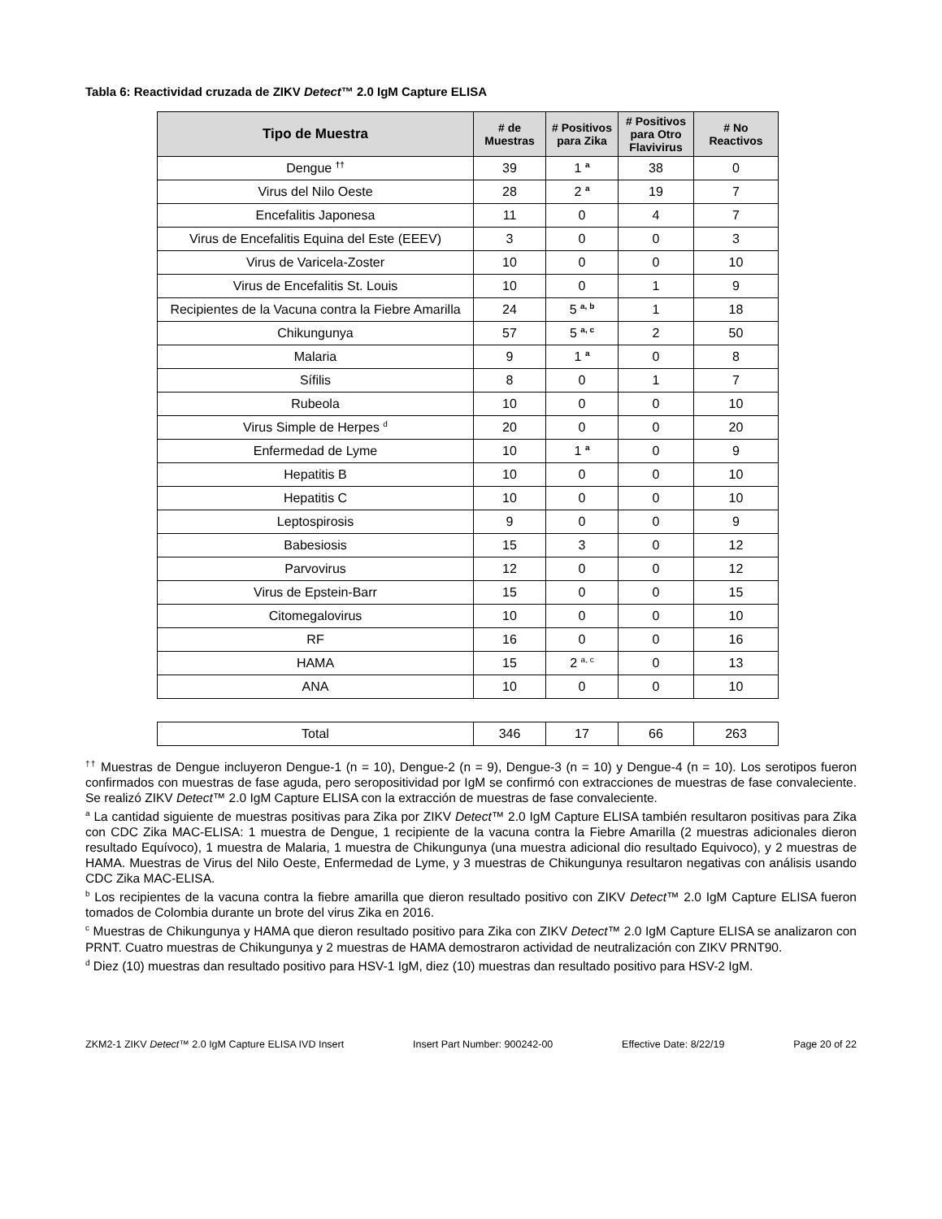Tabla 6: Reactividad cruzada de ZIKV Detect™ 2.0 IgM Capture ELISA
| Tipo de Muestra | # de Muestras | # Positivos para Zika | # Positivos para Otro Flavivirus | # No Reactivos |
| --- | --- | --- | --- | --- |
| Dengue <sup>††</sup> | 39 | 1 <sup>a</sup> | 38 | 0 |
| Virus del Nilo Oeste | 28 | 2 <sup>a</sup> | 19 | 7 |
| Encefalitis Japonesa | 11 | 0 | 4 | 7 |
| Virus de Encefalitis Equina del Este (EEEV) | 3 | 0 | 0 | 3 |
| Virus de Varicela-Zoster | 10 | 0 | 0 | 10 |
| Virus de Encefalitis St. Louis | 10 | 0 | 1 | 9 |
| Recipientes de la Vacuna contra la Fiebre Amarilla | 24 | 5 <sup>a, b</sup> | 1 | 18 |
| Chikungunya | 57 | 5 <sup>a, c</sup> | 2 | 50 |
| Malaria | 9 | 1 <sup>a</sup> | 0 | 8 |
| Sífilis | 8 | 0 | 1 | 7 |
| Rubeola | 10 | 0 | 0 | 10 |
| Virus Simple de Herpes <sup>d</sup> | 20 | 0 | 0 | 20 |
| Enfermedad de Lyme | 10 | 1 <sup>a</sup> | 0 | 9 |
| Hepatitis B | 10 | 0 | 0 | 10 |
| Hepatitis C | 10 | 0 | 0 | 10 |
| Leptospirosis | 9 | 0 | 0 | 9 |
| Babesiosis | 15 | 3 | 0 | 12 |
| Parvovirus | 12 | 0 | 0 | 12 |
| Virus de Epstein-Barr | 15 | 0 | 0 | 15 |
| Citomegalovirus | 10 | 0 | 0 | 10 |
| RF | 16 | 0 | 0 | 16 |
| HAMA | 15 | 2 <sup>a, c</sup> | 0 | 13 |
| ANA | 10 | 0 | 0 | 10 |
| Total | 346 | 17 | 66 | 263 |
<sup>††</sup> Muestras de Dengue incluyeron Dengue-1 (n = 10), Dengue-2 (n = 9), Dengue-3 (n = 10) y Dengue-4 (n = 10). Los serotipos fueron confirmados con muestras de fase aguda, pero seropositividad por IgM se confirmó con extracciones de muestras de fase convaleciente. Se realizó ZIKV Detect™ 2.0 IgM Capture ELISA con la extracción de muestras de fase convaleciente.
<sup>a</sup> La cantidad siguiente de muestras positivas para Zika por ZIKV Detect™ 2.0 IgM Capture ELISA también resultaron positivas para Zika con CDC Zika MAC-ELISA: 1 muestra de Dengue, 1 recipiente de la vacuna contra la Fiebre Amarilla (2 muestras adicionales dieron resultado Equívoco), 1 muestra de Malaria, 1 muestra de Chikungunya (una muestra adicional dio resultado Equivoco), y 2 muestras de HAMA. Muestras de Virus del Nilo Oeste, Enfermedad de Lyme, y 3 muestras de Chikungunya resultaron negativas con análisis usando CDC Zika MAC-ELISA.
<sup>b</sup> Los recipientes de la vacuna contra la fiebre amarilla que dieron resultado positivo con ZIKV Detect™ 2.0 IgM Capture ELISA fueron tomados de Colombia durante un brote del virus Zika en 2016.
<sup>c</sup> Muestras de Chikungunya y HAMA que dieron resultado positivo para Zika con ZIKV Detect™ 2.0 IgM Capture ELISA se analizaron con PRNT. Cuatro muestras de Chikungunya y 2 muestras de HAMA demostraron actividad de neutralización con ZIKV PRNT90.
<sup>d</sup> Diez (10) muestras dan resultado positivo para HSV-1 IgM, diez (10) muestras dan resultado positivo para HSV-2 IgM.
ZKM2-1 ZIKV Detect™ 2.0 IgM Capture ELISA IVD Insert Insert Part Number: 900242-00 Effective Date: 8/22/19 Page 20 of 22